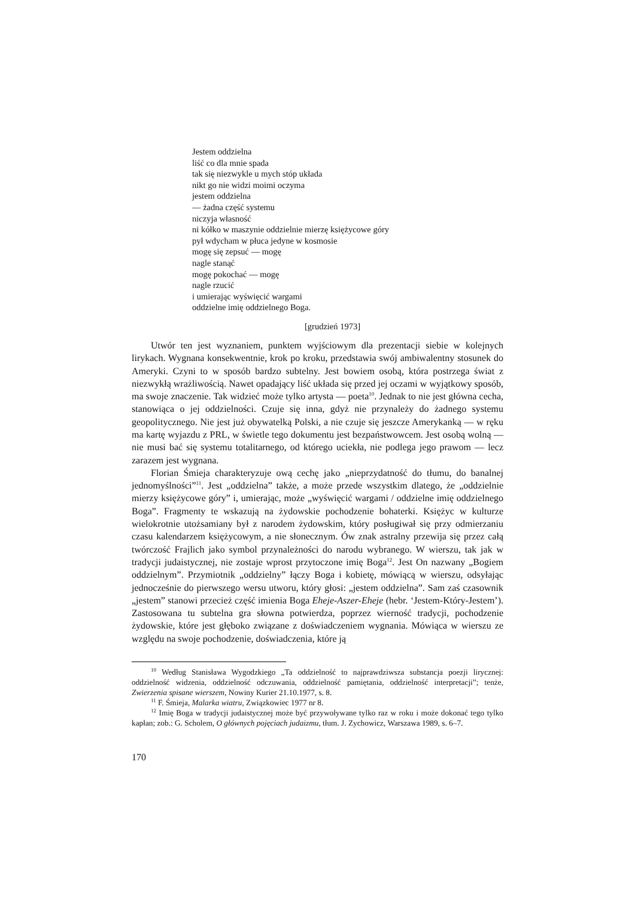Jestem oddzielna
liść co dla mnie spada
tak się niezwykle u mych stóp układa
nikt go nie widzi moimi oczyma
jestem oddzielna
— żadna część systemu
niczyja własność
ni kółko w maszynie oddzielnie mierzę księżycowe góry
pył wdycham w płuca jedyne w kosmosie
mogę się zepsuć — mogę
nagle stanąć
mogę pokochać — mogę
nagle rzucić
i umierając wyświęcić wargami
oddzielne imię oddzielnego Boga.
[grudzień 1973]
Utwór ten jest wyznaniem, punktem wyjściowym dla prezentacji siebie w kolejnych lirykach. Wygnana konsekwentnie, krok po kroku, przedstawia swój ambiwalentny stosunek do Ameryki. Czyni to w sposób bardzo subtelny. Jest bowiem osobą, która postrzega świat z niezwykłą wrażliwością. Nawet opadający liść układa się przed jej oczami w wyjątkowy sposób, ma swoje znaczenie. Tak widzieć może tylko artysta — poeta<sup>10</sup>. Jednak to nie jest główna cecha, stanowiąca o jej oddzielności. Czuje się inna, gdyż nie przynależy do żadnego systemu geopolitycznego. Nie jest już obywatelką Polski, a nie czuje się jeszcze Amerykanką — w ręku ma kartę wyjazdu z PRL, w świetle tego dokumentu jest bezpaństwowcem. Jest osobą wolną — nie musi bać się systemu totalitarnego, od którego uciekła, nie podlega jego prawom — lecz zarazem jest wygnana.
Florian Śmieja charakteryzuje ową cechę jako „nieprzydatność do tłumu, do banalnej jednomyślności”<sup>11</sup>. Jest „oddzielna” także, a może przede wszystkim dlatego, że „oddzielnie mierzy księżycowe góry” i, umierając, może „wyświęcić wargami / oddzielne imię oddzielnego Boga”. Fragmenty te wskazują na żydowskie pochodzenie bohaterki. Księżyc w kulturze wielokrotnie utożsamiany był z narodem żydowskim, który posługiwał się przy odmierzaniu czasu kalendarzem księżycowym, a nie słonecznym. Ów znak astralny przewija się przez całą twórczość Frajlich jako symbol przynależności do narodu wybranego. W wierszu, tak jak w tradycji judaistycznej, nie zostaje wprost przytoczone imię Boga<sup>12</sup>. Jest On nazwany „Bogiem oddzielnym”. Przymiotnik „oddzielny” łączy Boga i kobietę, mówiącą w wierszu, odsyłając jednocześnie do pierwszego wersu utworu, który głosi: „jestem oddzielna”. Sam zaś czasownik „jestem” stanowi przecież część imienia Boga Eheje-Aszer-Eheje (hebr. ‘Jestem-Który-Jestem’). Zastosowana tu subtelna gra słowna potwierdza, poprzez wierność tradycji, pochodzenie żydowskie, które jest głęboko związane z doświadczeniem wygnania. Mówiąca w wierszu ze względu na swoje pochodzenie, doświadczenia, które ją
<sup>10</sup> Według Stanisława Wygodzkiego „Ta oddzielność to najprawdziwsza substancja poezji lirycznej: oddzielność widzenia, oddzielność odczuwania, oddzielność pamiętania, oddzielność interpretacji”; tenże, Zwierzenia spisane wierszem, Nowiny Kurier 21.10.1977, s. 8.
<sup>11</sup> F. Śmieja, Malarka wiatru, Związkowiec 1977 nr 8.
<sup>12</sup> Imię Boga w tradycji judaistycznej może być przywoływane tylko raz w roku i może dokonać tego tylko kapłan; zob.: G. Scholem, O głównych pojęciach judaizmu, tłum. J. Zychowicz, Warszawa 1989, s. 6–7.
170